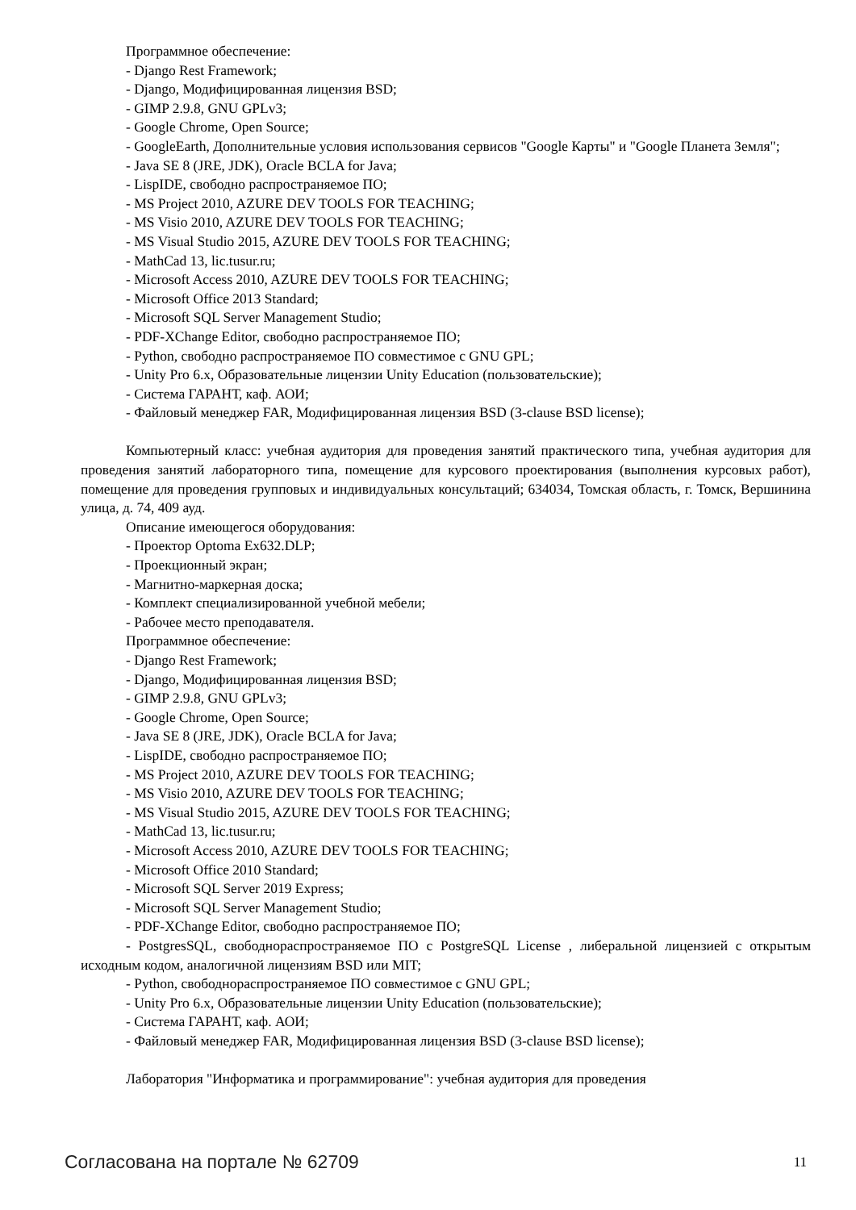Программное обеспечение:
- Django Rest Framework;
- Django, Модифицированная лицензия BSD;
- GIMP 2.9.8, GNU GPLv3;
- Google Chrome, Open Source;
- GoogleEarth, Дополнительные условия использования сервисов "Google Карты" и "Google Планета Земля";
- Java SE 8 (JRE, JDK), Oracle BCLA for Java;
- LispIDE, свободно распространяемое ПО;
- MS Project 2010, AZURE DEV TOOLS FOR TEACHING;
- MS Visio 2010, AZURE DEV TOOLS FOR TEACHING;
- MS Visual Studio 2015, AZURE DEV TOOLS FOR TEACHING;
- MathCad 13, lic.tusur.ru;
- Microsoft Access 2010, AZURE DEV TOOLS FOR TEACHING;
- Microsoft Office 2013 Standard;
- Microsoft SQL Server Management Studio;
- PDF-XChange Editor, свободно распространяемое ПО;
- Python, свободно распространяемое ПО совместимое с GNU GPL;
- Unity Pro 6.x, Образовательные лицензии Unity Education (пользовательские);
- Система ГАРАНТ, каф. АОИ;
- Файловый менеджер FAR, Модифицированная лицензия BSD (3-clause BSD license);
Компьютерный класс: учебная аудитория для проведения занятий практического типа, учебная аудитория для проведения занятий лабораторного типа, помещение для курсового проектирования (выполнения курсовых работ), помещение для проведения групповых и индивидуальных консультаций; 634034, Томская область, г. Томск, Вершинина улица, д. 74, 409 ауд.
Описание имеющегося оборудования:
- Проектор Optoma Ex632.DLP;
- Проекционный экран;
- Магнитно-маркерная доска;
- Комплект специализированной учебной мебели;
- Рабочее место преподавателя.
Программное обеспечение:
- Django Rest Framework;
- Django, Модифицированная лицензия BSD;
- GIMP 2.9.8, GNU GPLv3;
- Google Chrome, Open Source;
- Java SE 8 (JRE, JDK), Oracle BCLA for Java;
- LispIDE, свободно распространяемое ПО;
- MS Project 2010, AZURE DEV TOOLS FOR TEACHING;
- MS Visio 2010, AZURE DEV TOOLS FOR TEACHING;
- MS Visual Studio 2015, AZURE DEV TOOLS FOR TEACHING;
- MathCad 13, lic.tusur.ru;
- Microsoft Access 2010, AZURE DEV TOOLS FOR TEACHING;
- Microsoft Office 2010 Standard;
- Microsoft SQL Server 2019 Express;
- Microsoft SQL Server Management Studio;
- PDF-XChange Editor, свободно распространяемое ПО;
- PostgresSQL, свободнораспространяемое ПО с PostgreSQL License , либеральной лицензией с открытым исходным кодом, аналогичной лицензиям BSD или MIT;
- Python, свободнораспространяемое ПО совместимое с GNU GPL;
- Unity Pro 6.x, Образовательные лицензии Unity Education (пользовательские);
- Система ГАРАНТ, каф. АОИ;
- Файловый менеджер FAR, Модифицированная лицензия BSD (3-clause BSD license);
Лаборатория "Информатика и программирование": учебная аудитория для проведения
Согласована на портале № 62709 11